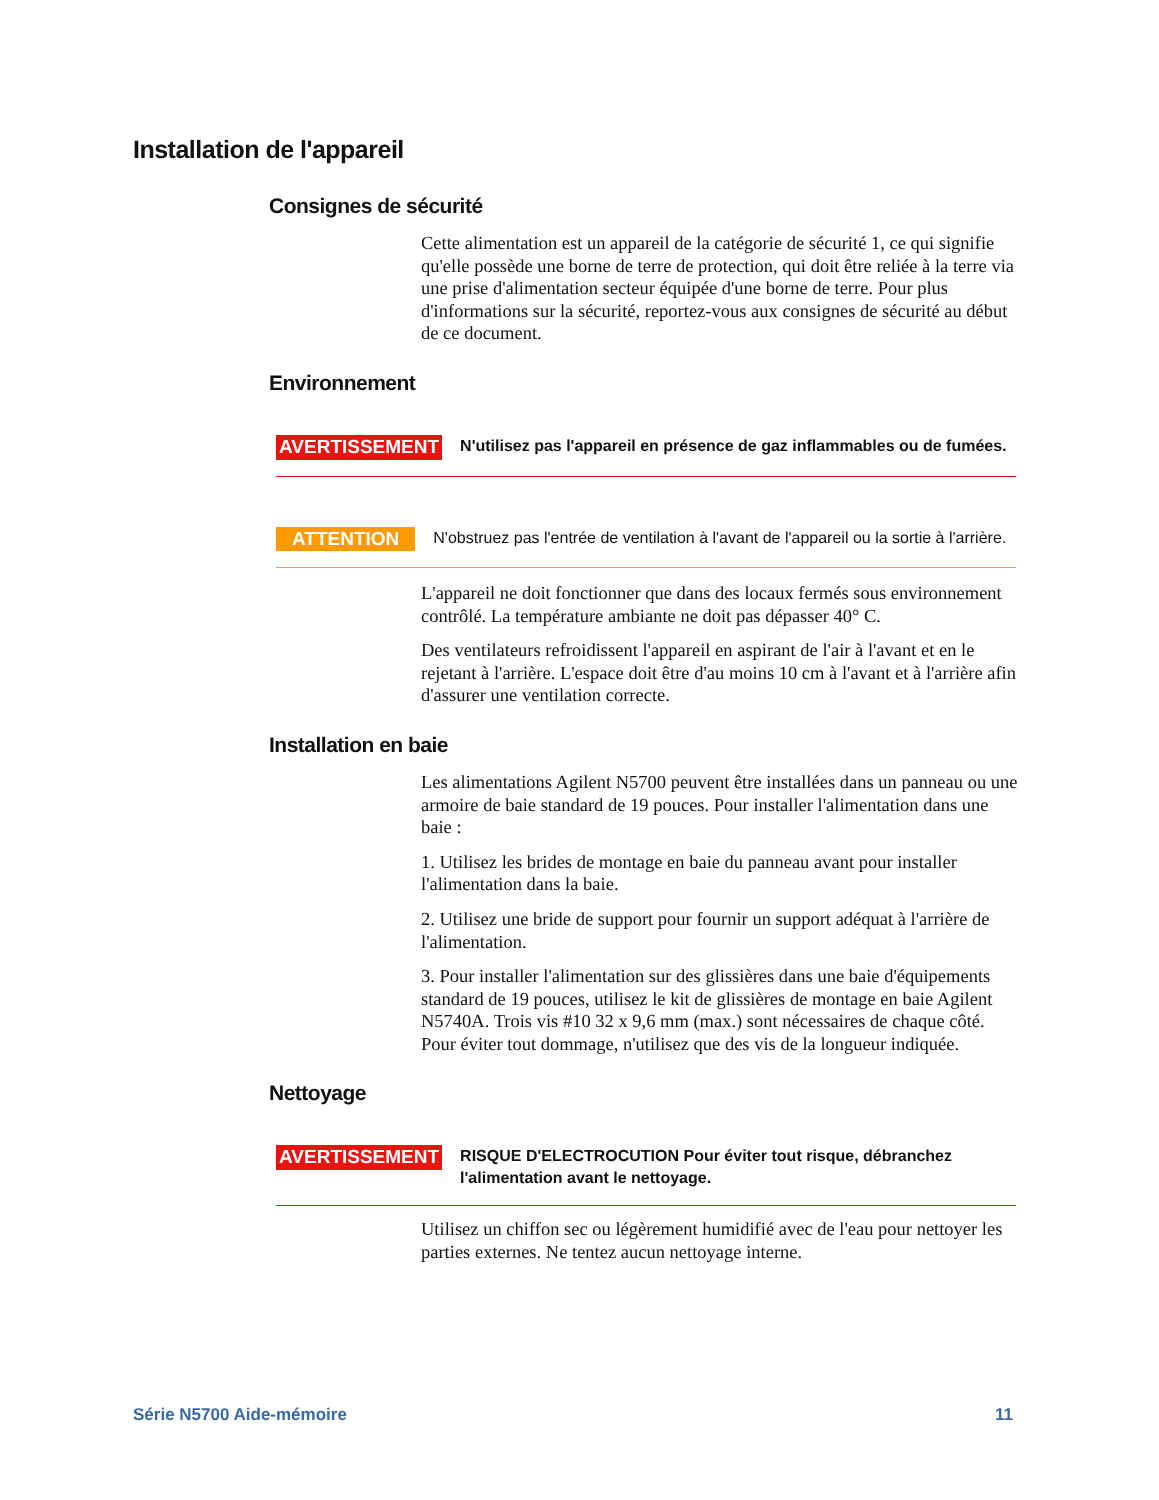Installation de l'appareil
Consignes de sécurité
Cette alimentation est un appareil de la catégorie de sécurité 1, ce qui signifie qu'elle possède une borne de terre de protection, qui doit être reliée à la terre via une prise d'alimentation secteur équipée d'une borne de terre. Pour plus d'informations sur la sécurité, reportez-vous aux consignes de sécurité au début de ce document.
Environnement
AVERTISSEMENT N'utilisez pas l'appareil en présence de gaz inflammables ou de fumées.
ATTENTION N'obstruez pas l'entrée de ventilation à l'avant de l'appareil ou la sortie à l'arrière.
L'appareil ne doit fonctionner que dans des locaux fermés sous environnement contrôlé. La température ambiante ne doit pas dépasser 40° C.
Des ventilateurs refroidissent l'appareil en aspirant de l'air à l'avant et en le rejetant à l'arrière. L'espace doit être d'au moins 10 cm à l'avant et à l'arrière afin d'assurer une ventilation correcte.
Installation en baie
Les alimentations Agilent N5700 peuvent être installées dans un panneau ou une armoire de baie standard de 19 pouces. Pour installer l'alimentation dans une baie :
1. Utilisez les brides de montage en baie du panneau avant pour installer l'alimentation dans la baie.
2. Utilisez une bride de support pour fournir un support adéquat à l'arrière de l'alimentation.
3. Pour installer l'alimentation sur des glissières dans une baie d'équipements standard de 19 pouces, utilisez le kit de glissières de montage en baie Agilent N5740A. Trois vis #10 32 x 9,6 mm (max.) sont nécessaires de chaque côté. Pour éviter tout dommage, n'utilisez que des vis de la longueur indiquée.
Nettoyage
AVERTISSEMENT RISQUE D'ELECTROCUTION Pour éviter tout risque, débranchez l'alimentation avant le nettoyage.
Utilisez un chiffon sec ou légèrement humidifié avec de l'eau pour nettoyer les parties externes. Ne tentez aucun nettoyage interne.
Série N5700 Aide-mémoire 11